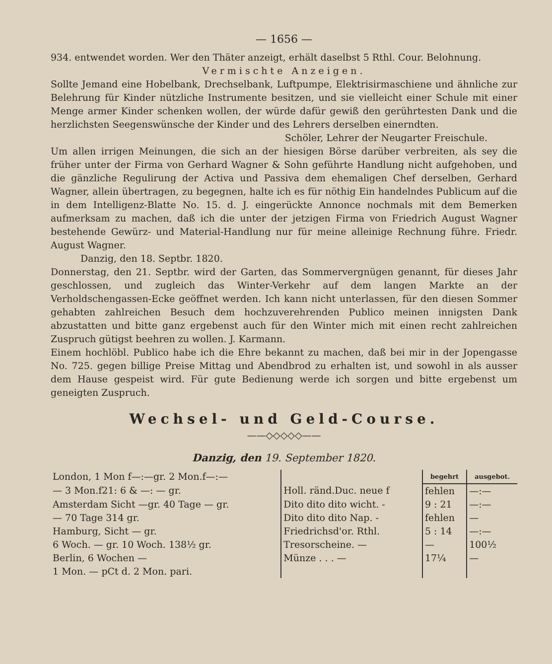— 1656 —
934. entwendet worden. Wer den Thäter anzeigt, erhält daselbst 5 Rthl. Cour. Belohnung.
Vermischte Anzeigen.
Sollte Jemand eine Hobelbank, Drechselbank, Luftpumpe, Elektrisirmaschiene und ähnliche zur Belehrung für Kinder nützliche Instrumente besitzen, und sie vielleicht einer Schule mit einer Menge armer Kinder schenken wollen, der würde dafür gewiß den gerührtesten Dank und die herzlichsten Seegenswünsche der Kinder und des Lehrers derselben einerndten.
Schöler, Lehrer der Neugarter Freischule.
Um allen irrigen Meinungen, die sich an der hiesigen Börse darüber verbreiten, als sey die früher unter der Firma von Gerhard Wagner & Sohn geführte Handlung nicht aufgehoben, und die gänzliche Regulirung der Activa und Passiva dem ehemaligen Chef derselben, Gerhard Wagner, allein übertragen, zu begegnen, halte ich es für nöthig Ein handelndes Publicum auf die in dem Intelligenz-Blatte No. 15. d. J. eingerückte Annonce nochmals mit dem Bemerken aufmerksam zu machen, daß ich die unter der jetzigen Firma von Friedrich August Wagner bestehende Gewürz- und Material-Handlung nur für meine alleinige Rechnung führe. Friedr. August Wagner.
Danzig, den 18. Septbr. 1820.
Donnerstag, den 21. Septbr. wird der Garten, das Sommervergnügen genannt, für dieses Jahr geschlossen, und zugleich das Winter-Verkehr auf dem langen Markte an der Verholdschengassen-Ecke geöffnet werden. Ich kann nicht unterlassen, für den diesen Sommer gehabten zahlreichen Besuch dem hochzuverehrenden Publico meinen innigsten Dank abzustatten und bitte ganz ergebenst auch für den Winter mich mit einen recht zahlreichen Zuspruch gütigst beehren zu wollen. J. Karmann.
Einem hochlöbl. Publico habe ich die Ehre bekannt zu machen, daß bei mir in der Jopengasse No. 725. gegen billige Preise Mittag und Abendbrod zu erhalten ist, und sowohl in als ausser dem Hause gespeist wird. Für gute Bedienung werde ich sorgen und bitte ergebenst um geneigten Zuspruch.
Wechsel- und Geld-Course.
——◇◇◇◇◇——
Danzig, den 19. September 1820.
| London, 1 Mon f—:—gr. 2 Mon.f—:— | | begehrt | ausgebot. |
| — 3 Mon.f21: 6 & —: — gr. | Holl. ränd.Duc. neue f | fehlen | —:— |
| Amsterdam Sicht —gr. 40 Tage — gr. | Dito dito dito wicht. - | 9 : 21 | —:— |
| — 70 Tage 314 gr. | Dito dito dito Nap. - | fehlen | — |
| Hamburg, Sicht — gr. | Friedrichsd'or. Rthl. | 5 : 14 | —:— |
| 6 Woch. — gr. 10 Woch. 138½ gr. | Tresorscheine. — | — | 100½ |
| Berlin, 6 Wochen — | Münze . . . — | 17¼ | — |
| 1 Mon. — pCt d. 2 Mon. pari. | | | |